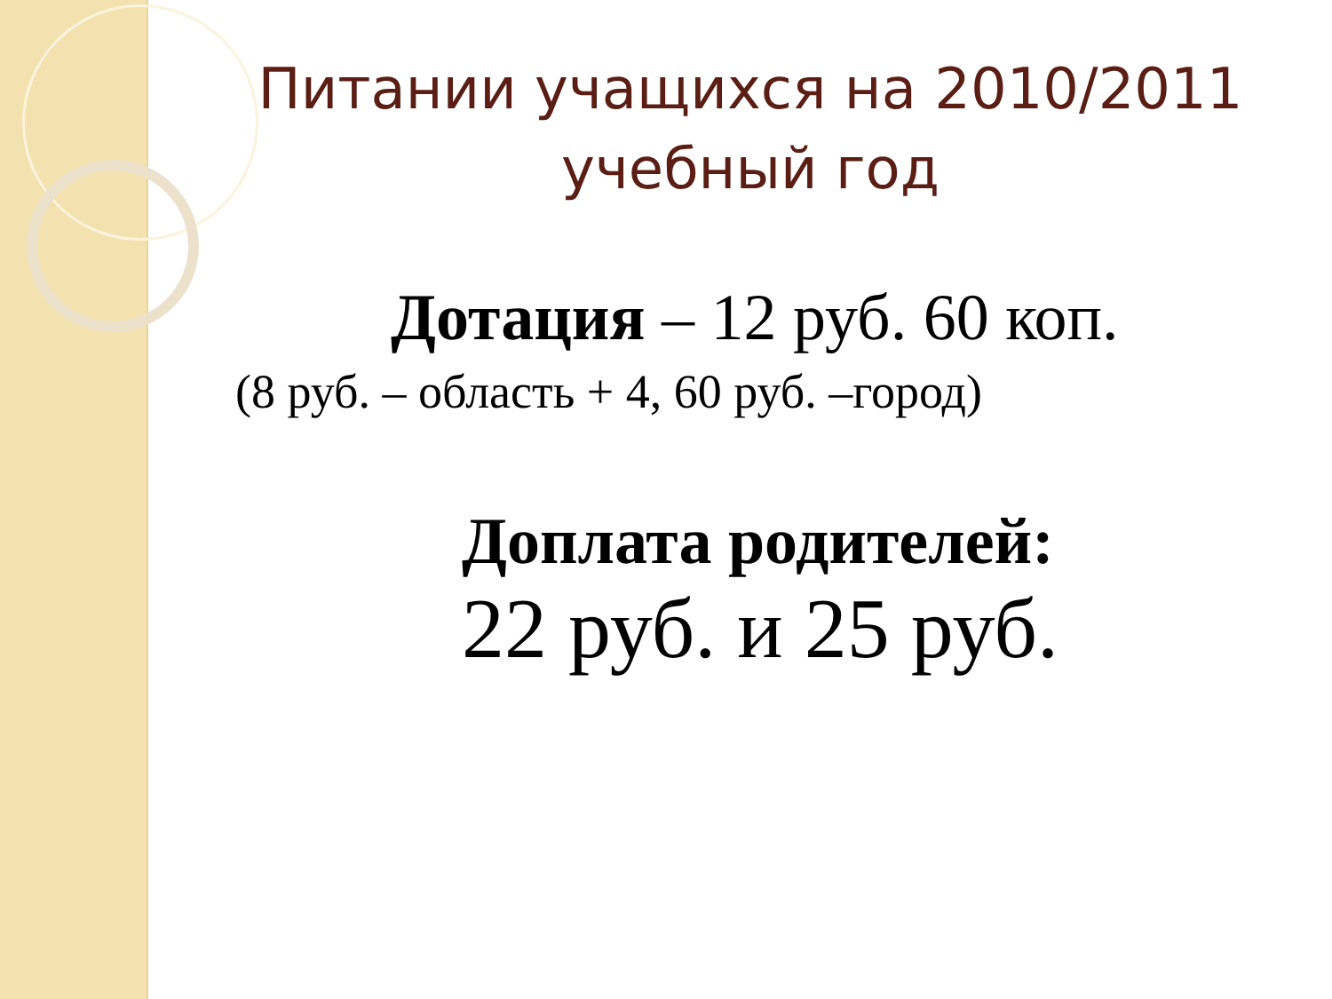Питании учащихся на 2010/2011
учебный год
Дотация – 12 руб. 60 коп.
(8 руб. – область + 4, 60 руб. –город)
Доплата родителей:
22 руб. и 25 руб.